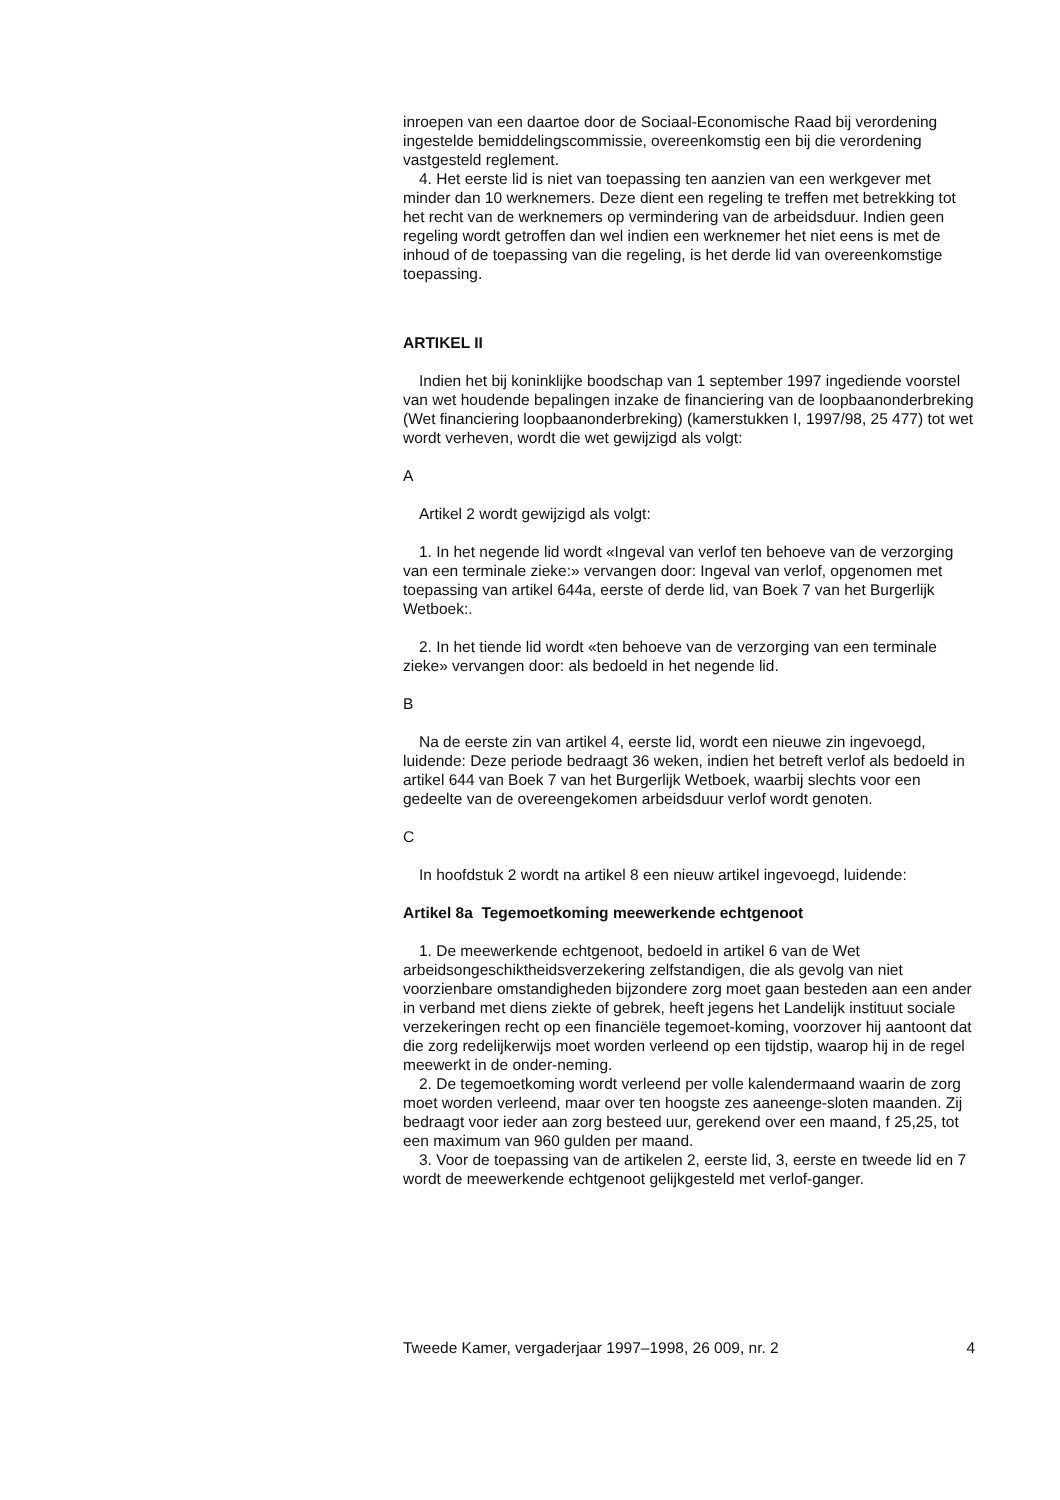inroepen van een daartoe door de Sociaal-Economische Raad bij verordening ingestelde bemiddelingscommissie, overeenkomstig een bij die verordening vastgesteld reglement.
4. Het eerste lid is niet van toepassing ten aanzien van een werkgever met minder dan 10 werknemers. Deze dient een regeling te treffen met betrekking tot het recht van de werknemers op vermindering van de arbeidsduur. Indien geen regeling wordt getroffen dan wel indien een werknemer het niet eens is met de inhoud of de toepassing van die regeling, is het derde lid van overeenkomstige toepassing.
ARTIKEL II
Indien het bij koninklijke boodschap van 1 september 1997 ingediende voorstel van wet houdende bepalingen inzake de financiering van de loopbaanonderbreking (Wet financiering loopbaanonderbreking) (kamerstukken I, 1997/98, 25 477) tot wet wordt verheven, wordt die wet gewijzigd als volgt:
A
Artikel 2 wordt gewijzigd als volgt:
1. In het negende lid wordt «Ingeval van verlof ten behoeve van de verzorging van een terminale zieke:» vervangen door: Ingeval van verlof, opgenomen met toepassing van artikel 644a, eerste of derde lid, van Boek 7 van het Burgerlijk Wetboek:.
2. In het tiende lid wordt «ten behoeve van de verzorging van een terminale zieke» vervangen door: als bedoeld in het negende lid.
B
Na de eerste zin van artikel 4, eerste lid, wordt een nieuwe zin ingevoegd, luidende: Deze periode bedraagt 36 weken, indien het betreft verlof als bedoeld in artikel 644 van Boek 7 van het Burgerlijk Wetboek, waarbij slechts voor een gedeelte van de overeengekomen arbeidsduur verlof wordt genoten.
C
In hoofdstuk 2 wordt na artikel 8 een nieuw artikel ingevoegd, luidende:
Artikel 8a Tegemoetkoming meewerkende echtgenoot
1. De meewerkende echtgenoot, bedoeld in artikel 6 van de Wet arbeidsongeschiktheidsverzekering zelfstandigen, die als gevolg van niet voorzienbare omstandigheden bijzondere zorg moet gaan besteden aan een ander in verband met diens ziekte of gebrek, heeft jegens het Landelijk instituut sociale verzekeringen recht op een financiële tegemoet-koming, voorzover hij aantoont dat die zorg redelijkerwijs moet worden verleend op een tijdstip, waarop hij in de regel meewerkt in de onder-neming.
2. De tegemoetkoming wordt verleend per volle kalendermaand waarin de zorg moet worden verleend, maar over ten hoogste zes aaneenge-sloten maanden. Zij bedraagt voor ieder aan zorg besteed uur, gerekend over een maand, f 25,25, tot een maximum van 960 gulden per maand.
3. Voor de toepassing van de artikelen 2, eerste lid, 3, eerste en tweede lid en 7 wordt de meewerkende echtgenoot gelijkgesteld met verlof-ganger.
Tweede Kamer, vergaderjaar 1997–1998, 26 009, nr. 2 4